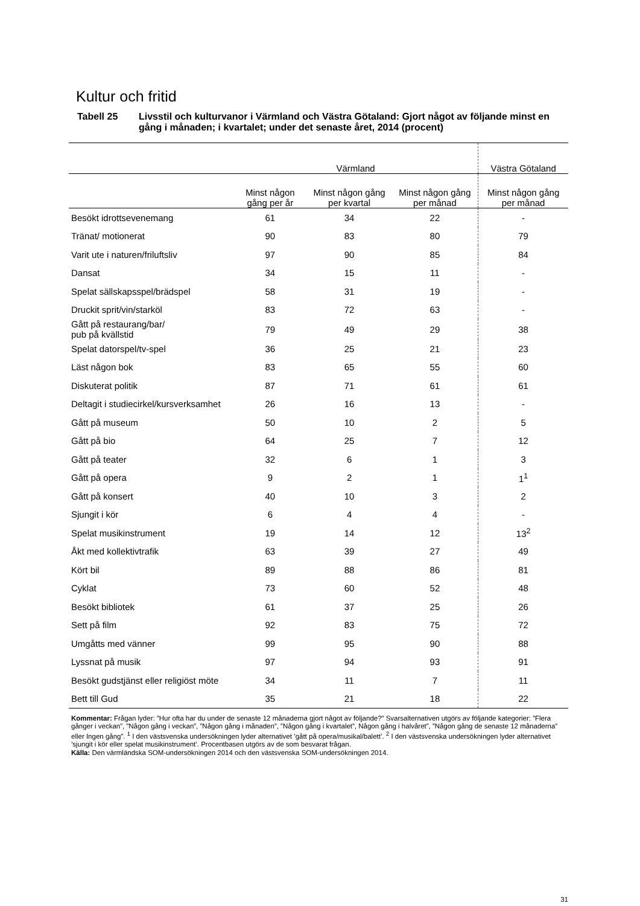Kultur och fritid
Tabell 25 Livsstil och kulturvanor i Värmland och Västra Götaland: Gjort något av följande minst en gång i månaden; i kvartalet; under det senaste året, 2014 (procent)
| | Värmland | | | Västra Götaland |
| --- | --- | --- | --- | --- |
| | Minst någon gång per år | Minst någon gång per kvartal | Minst någon gång per månad | Minst någon gång per månad |
| Besökt idrottsevenemang | 61 | 34 | 22 | - |
| Tränat/ motionerat | 90 | 83 | 80 | 79 |
| Varit ute i naturen/friluftsliv | 97 | 90 | 85 | 84 |
| Dansat | 34 | 15 | 11 | - |
| Spelat sällskapsspel/brädspel | 58 | 31 | 19 | - |
| Druckit sprit/vin/starköl | 83 | 72 | 63 | - |
| Gått på restaurang/bar/ pub på kvällstid | 79 | 49 | 29 | 38 |
| Spelat datorspel/tv-spel | 36 | 25 | 21 | 23 |
| Läst någon bok | 83 | 65 | 55 | 60 |
| Diskuterat politik | 87 | 71 | 61 | 61 |
| Deltagit i studiecirkel/kursverksamhet | 26 | 16 | 13 | - |
| Gått på museum | 50 | 10 | 2 | 5 |
| Gått på bio | 64 | 25 | 7 | 12 |
| Gått på teater | 32 | 6 | 1 | 3 |
| Gått på opera | 9 | 2 | 1 | 1<sup>1</sup> |
| Gått på konsert | 40 | 10 | 3 | 2 |
| Sjungit i kör | 6 | 4 | 4 | - |
| Spelat musikinstrument | 19 | 14 | 12 | 13<sup>2</sup> |
| Åkt med kollektivtrafik | 63 | 39 | 27 | 49 |
| Kört bil | 89 | 88 | 86 | 81 |
| Cyklat | 73 | 60 | 52 | 48 |
| Besökt bibliotek | 61 | 37 | 25 | 26 |
| Sett på film | 92 | 83 | 75 | 72 |
| Umgåtts med vänner | 99 | 95 | 90 | 88 |
| Lyssnat på musik | 97 | 94 | 93 | 91 |
| Besökt gudstjänst eller religiöst möte | 34 | 11 | 7 | 11 |
| Bett till Gud | 35 | 21 | 18 | 22 |
Kommentar: Frågan lyder: ”Hur ofta har du under de senaste 12 månaderna gjort något av följande?” Svarsalternativen utgörs av följande kategorier: ”Flera gånger i veckan”, ”Någon gång i veckan”, ”Någon gång i månaden”, ”Någon gång i kvartalet”, Någon gång i halvåret”, ”Någon gång de senaste 12 månaderna” eller Ingen gång”. <sup>1</sup> I den västsvenska undersökningen lyder alternativet ’gått på opera/musikal/balett’. <sup>2</sup> I den västsvenska undersökningen lyder alternativet ’sjungit i kör eller spelat musikinstrument’. Procentbasen utgörs av de som besvarat frågan.
Källa: Den värmländska SOM-undersökningen 2014 och den västsvenska SOM-undersökningen 2014.
31